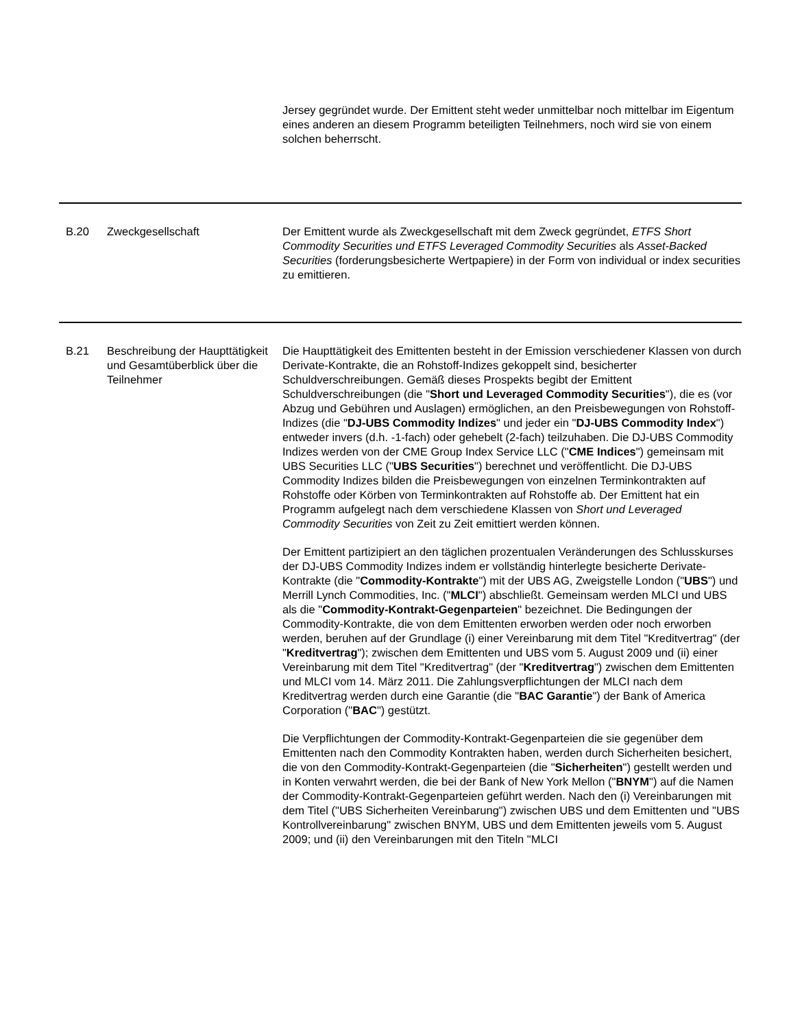| | | Jersey gegründet wurde. Der Emittent steht weder unmittelbar noch mittelbar im Eigentum eines anderen an diesem Programm beteiligten Teilnehmers, noch wird sie von einem solchen beherrscht. |
| B.20 | Zweckgesellschaft | Der Emittent wurde als Zweckgesellschaft mit dem Zweck gegründet, ETFS Short Commodity Securities und ETFS Leveraged Commodity Securities als Asset-Backed Securities (forderungsbesicherte Wertpapiere) in der Form von individual or index securities zu emittieren. |
| B.21 | Beschreibung der Haupttätigkeit und Gesamtüberblick über die Teilnehmer | Die Haupttätigkeit des Emittenten besteht in der Emission verschiedener Klassen von durch Derivate-Kontrakte, die an Rohstoff-Indizes gekoppelt sind, besicherter Schuldverschreibungen. Gemäß dieses Prospekts begibt der Emittent Schuldverschreibungen (die " Short und Leveraged Commodity Securities "), die es (vor Abzug und Gebühren und Auslagen) ermöglichen, an den Preisbewegungen von Rohstoff-Indizes (die " DJ-UBS Commodity Indizes " und jeder ein " DJ-UBS Commodity Index ") entweder invers (d.h. -1-fach) oder gehebelt (2-fach) teilzuhaben. Die DJ-UBS Commodity Indizes werden von der CME Group Index Service LLC (" CME Indices ") gemeinsam mit UBS Securities LLC (" UBS Securities ") berechnet und veröffentlicht. Die DJ-UBS Commodity Indizes bilden die Preisbewegungen von einzelnen Terminkontrakten auf Rohstoffe oder Körben von Terminkontrakten auf Rohstoffe ab. Der Emittent hat ein Programm aufgelegt nach dem verschiedene Klassen von Short und Leveraged Commodity Securities von Zeit zu Zeit emittiert werden können. Der Emittent partizipiert an den täglichen prozentualen Veränderungen des Schlusskurses der DJ-UBS Commodity Indizes indem er vollständig hinterlegte besicherte Derivate-Kontrakte (die " Commodity-Kontrakte ") mit der UBS AG, Zweigstelle London (" UBS ") und Merrill Lynch Commodities, Inc. (" MLCI ") abschließt. Gemeinsam werden MLCI und UBS als die " Commodity-Kontrakt-Gegenparteien " bezeichnet. Die Bedingungen der Commodity-Kontrakte, die von dem Emittenten erworben werden oder noch erworben werden, beruhen auf der Grundlage (i) einer Vereinbarung mit dem Titel "Kreditvertrag" (der " Kreditvertrag "); zwischen dem Emittenten und UBS vom 5. August 2009 und (ii) einer Vereinbarung mit dem Titel "Kreditvertrag" (der " Kreditvertrag ") zwischen dem Emittenten und MLCI vom 14. März 2011. Die Zahlungsverpflichtungen der MLCI nach dem Kreditvertrag werden durch eine Garantie (die " BAC Garantie ") der Bank of America Corporation (" BAC ") gestützt. Die Verpflichtungen der Commodity-Kontrakt-Gegenparteien die sie gegenüber dem Emittenten nach den Commodity Kontrakten haben, werden durch Sicherheiten besichert, die von den Commodity-Kontrakt-Gegenparteien (die " Sicherheiten ") gestellt werden und in Konten verwahrt werden, die bei der Bank of New York Mellon (" BNYM ") auf die Namen der Commodity-Kontrakt-Gegenparteien geführt werden. Nach den (i) Vereinbarungen mit dem Titel ("UBS Sicherheiten Vereinbarung") zwischen UBS und dem Emittenten und "UBS Kontrollvereinbarung" zwischen BNYM, UBS und dem Emittenten jeweils vom 5. August 2009; und (ii) den Vereinbarungen mit den Titeln "MLCI |